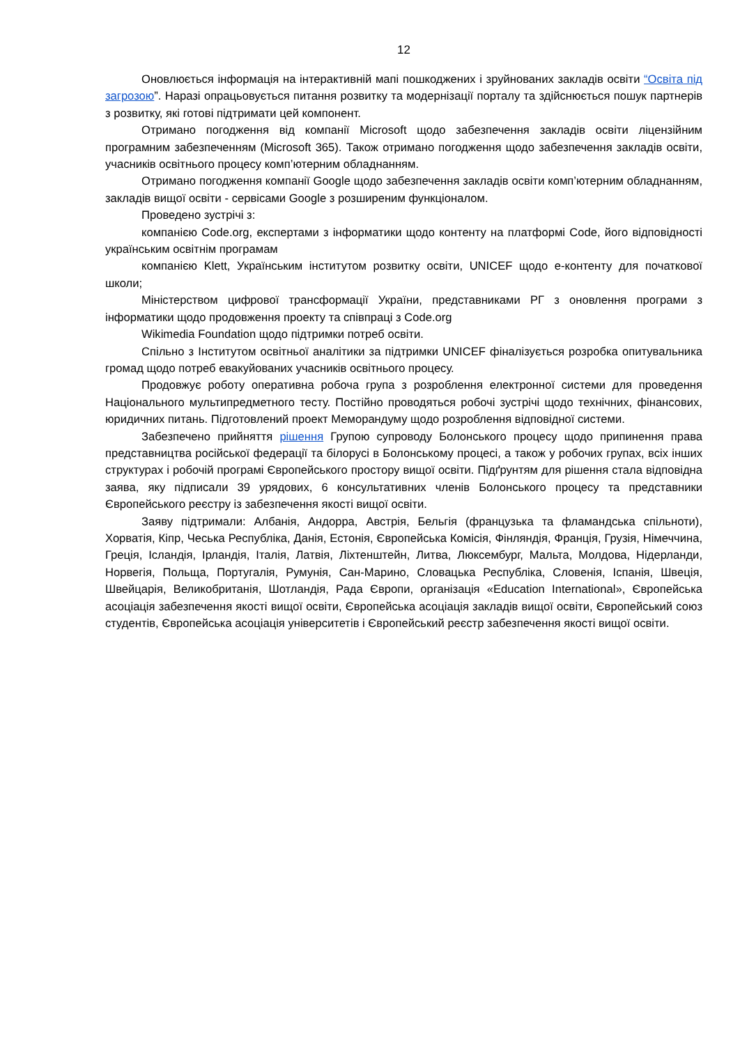12
Оновлюється інформація на інтерактивній мапі пошкоджених і зруйнованих закладів освіти “Освіта під загрозою”. Наразі опрацьовується питання розвитку та модернізації порталу та здійснюється пошук партнерів з розвитку, які готові підтримати цей компонент.
Отримано погодження від компанії Microsoft щодо забезпечення закладів освіти ліцензійним програмним забезпеченням (Microsoft 365). Також отримано погодження щодо забезпечення закладів освіти, учасників освітнього процесу комп’ютерним обладнанням.
Отримано погодження компанії Google щодо забезпечення закладів освіти комп’ютерним обладнанням, закладів вищої освіти - сервісами Google з розширеним функціоналом.
Проведено зустрічі з:
компанією Code.org, експертами з інформатики щодо контенту на платформі Code, його відповідності українським освітнім програмам
компанією Klett, Українським інститутом розвитку освіти, UNICEF щодо е-контенту для початкової школи;
Міністерством цифрової трансформації України, представниками РГ з оновлення програми з інформатики щодо продовження проекту та співпраці з Code.org
Wikimedia Foundation щодо підтримки потреб освіти.
Спільно з Інститутом освітньої аналітики за підтримки UNICEF фіналізується розробка опитувальника громад щодо потреб евакуйованих учасників освітнього процесу.
Продовжує роботу оперативна робоча група з розроблення електронної системи для проведення Національного мультипредметного тесту. Постійно проводяться робочі зустрічі щодо технічних, фінансових, юридичних питань. Підготовлений проект Меморандуму щодо розроблення відповідної системи.
Забезпечено прийняття рішення Групою супроводу Болонського процесу щодо припинення права представництва російської федерації та білорусі в Болонському процесі, а також у робочих групах, всіх інших структурах і робочій програмі Європейського простору вищої освіти. Підґрунтям для рішення стала відповідна заява, яку підписали 39 урядових, 6 консультативних членів Болонського процесу та представники Європейського реєстру із забезпечення якості вищої освіти.
Заяву підтримали: Албанія, Андорра, Австрія, Бельгія (французька та фламандська спільноти), Хорватія, Кіпр, Чеська Республіка, Данія, Естонія, Європейська Комісія, Фінляндія, Франція, Грузія, Німеччина, Греція, Ісландія, Ірландія, Італія, Латвія, Ліхтенштейн, Литва, Люксембург, Мальта, Молдова, Нідерланди, Норвегія, Польща, Португалія, Румунія, Сан-Марино, Словацька Республіка, Словенія, Іспанія, Швеція, Швейцарія, Великобританія, Шотландія, Рада Європи, організація «Education International», Європейська асоціація забезпечення якості вищої освіти, Європейська асоціація закладів вищої освіти, Європейський союз студентів, Європейська асоціація університетів і Європейський реєстр забезпечення якості вищої освіти.